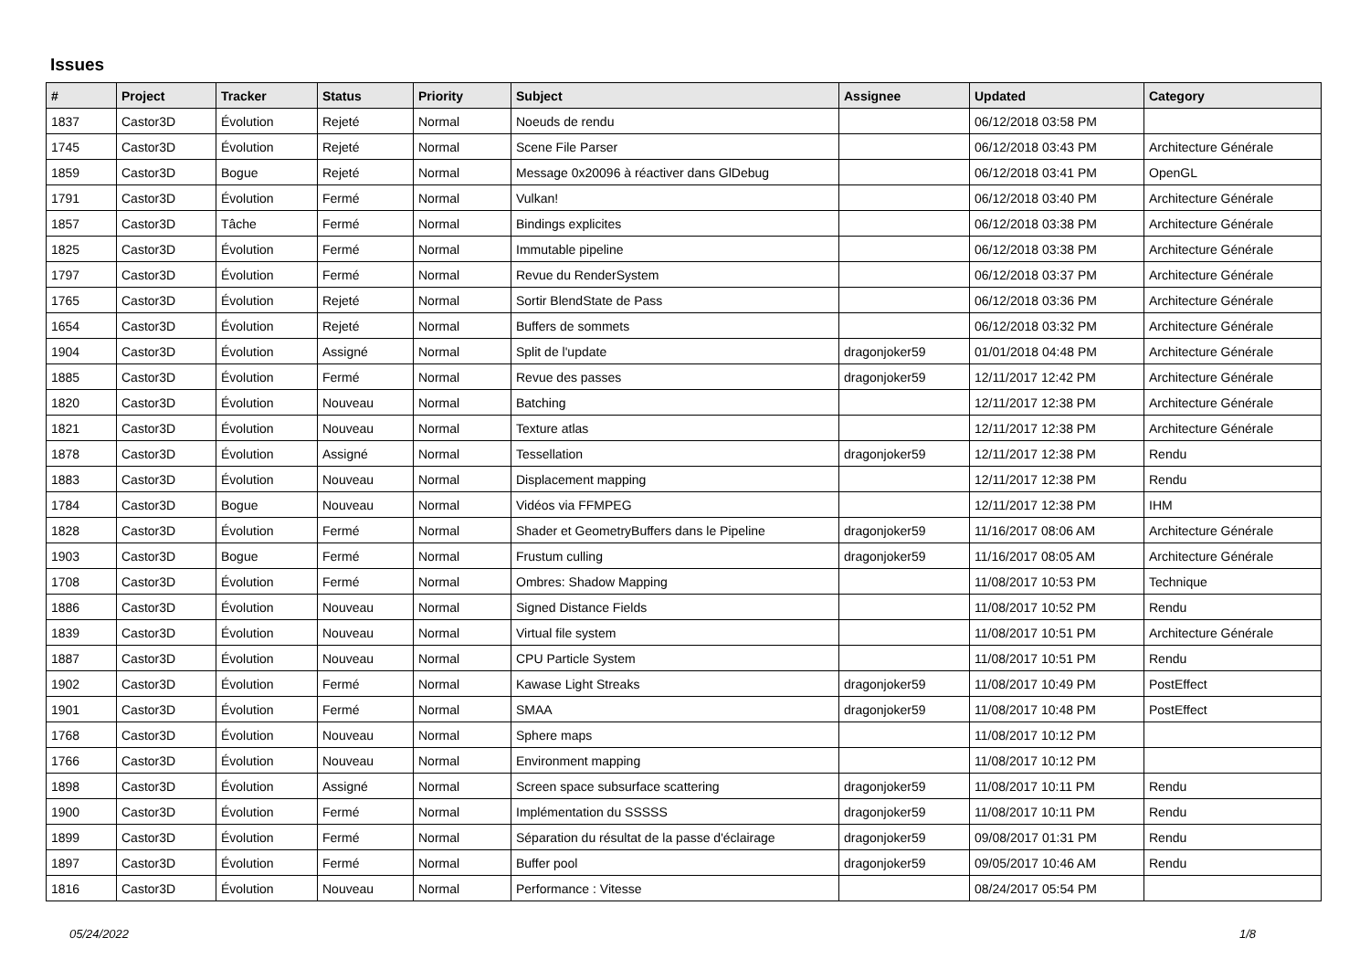Issues
| # | Project | Tracker | Status | Priority | Subject | Assignee | Updated | Category |
| --- | --- | --- | --- | --- | --- | --- | --- | --- |
| 1837 | Castor3D | Évolution | Rejeté | Normal | Noeuds de rendu | | 06/12/2018 03:58 PM | |
| 1745 | Castor3D | Évolution | Rejeté | Normal | Scene File Parser | | 06/12/2018 03:43 PM | Architecture Générale |
| 1859 | Castor3D | Bogue | Rejeté | Normal | Message 0x20096 à réactiver dans GlDebug | | 06/12/2018 03:41 PM | OpenGL |
| 1791 | Castor3D | Évolution | Fermé | Normal | Vulkan! | | 06/12/2018 03:40 PM | Architecture Générale |
| 1857 | Castor3D | Tâche | Fermé | Normal | Bindings explicites | | 06/12/2018 03:38 PM | Architecture Générale |
| 1825 | Castor3D | Évolution | Fermé | Normal | Immutable pipeline | | 06/12/2018 03:38 PM | Architecture Générale |
| 1797 | Castor3D | Évolution | Fermé | Normal | Revue du RenderSystem | | 06/12/2018 03:37 PM | Architecture Générale |
| 1765 | Castor3D | Évolution | Rejeté | Normal | Sortir BlendState de Pass | | 06/12/2018 03:36 PM | Architecture Générale |
| 1654 | Castor3D | Évolution | Rejeté | Normal | Buffers de sommets | | 06/12/2018 03:32 PM | Architecture Générale |
| 1904 | Castor3D | Évolution | Assigné | Normal | Split de l'update | dragonjoker59 | 01/01/2018 04:48 PM | Architecture Générale |
| 1885 | Castor3D | Évolution | Fermé | Normal | Revue des passes | dragonjoker59 | 12/11/2017 12:42 PM | Architecture Générale |
| 1820 | Castor3D | Évolution | Nouveau | Normal | Batching | | 12/11/2017 12:38 PM | Architecture Générale |
| 1821 | Castor3D | Évolution | Nouveau | Normal | Texture atlas | | 12/11/2017 12:38 PM | Architecture Générale |
| 1878 | Castor3D | Évolution | Assigné | Normal | Tessellation | dragonjoker59 | 12/11/2017 12:38 PM | Rendu |
| 1883 | Castor3D | Évolution | Nouveau | Normal | Displacement mapping | | 12/11/2017 12:38 PM | Rendu |
| 1784 | Castor3D | Bogue | Nouveau | Normal | Vidéos via FFMPEG | | 12/11/2017 12:38 PM | IHM |
| 1828 | Castor3D | Évolution | Fermé | Normal | Shader et GeometryBuffers dans le Pipeline | dragonjoker59 | 11/16/2017 08:06 AM | Architecture Générale |
| 1903 | Castor3D | Bogue | Fermé | Normal | Frustum culling | dragonjoker59 | 11/16/2017 08:05 AM | Architecture Générale |
| 1708 | Castor3D | Évolution | Fermé | Normal | Ombres: Shadow Mapping | | 11/08/2017 10:53 PM | Technique |
| 1886 | Castor3D | Évolution | Nouveau | Normal | Signed Distance Fields | | 11/08/2017 10:52 PM | Rendu |
| 1839 | Castor3D | Évolution | Nouveau | Normal | Virtual file system | | 11/08/2017 10:51 PM | Architecture Générale |
| 1887 | Castor3D | Évolution | Nouveau | Normal | CPU Particle System | | 11/08/2017 10:51 PM | Rendu |
| 1902 | Castor3D | Évolution | Fermé | Normal | Kawase Light Streaks | dragonjoker59 | 11/08/2017 10:49 PM | PostEffect |
| 1901 | Castor3D | Évolution | Fermé | Normal | SMAA | dragonjoker59 | 11/08/2017 10:48 PM | PostEffect |
| 1768 | Castor3D | Évolution | Nouveau | Normal | Sphere maps | | 11/08/2017 10:12 PM | |
| 1766 | Castor3D | Évolution | Nouveau | Normal | Environment mapping | | 11/08/2017 10:12 PM | |
| 1898 | Castor3D | Évolution | Assigné | Normal | Screen space subsurface scattering | dragonjoker59 | 11/08/2017 10:11 PM | Rendu |
| 1900 | Castor3D | Évolution | Fermé | Normal | Implémentation du SSSSS | dragonjoker59 | 11/08/2017 10:11 PM | Rendu |
| 1899 | Castor3D | Évolution | Fermé | Normal | Séparation du résultat de la passe d'éclairage | dragonjoker59 | 09/08/2017 01:31 PM | Rendu |
| 1897 | Castor3D | Évolution | Fermé | Normal | Buffer pool | dragonjoker59 | 09/05/2017 10:46 AM | Rendu |
| 1816 | Castor3D | Évolution | Nouveau | Normal | Performance : Vitesse | | 08/24/2017 05:54 PM | |
05/24/2022 1/8